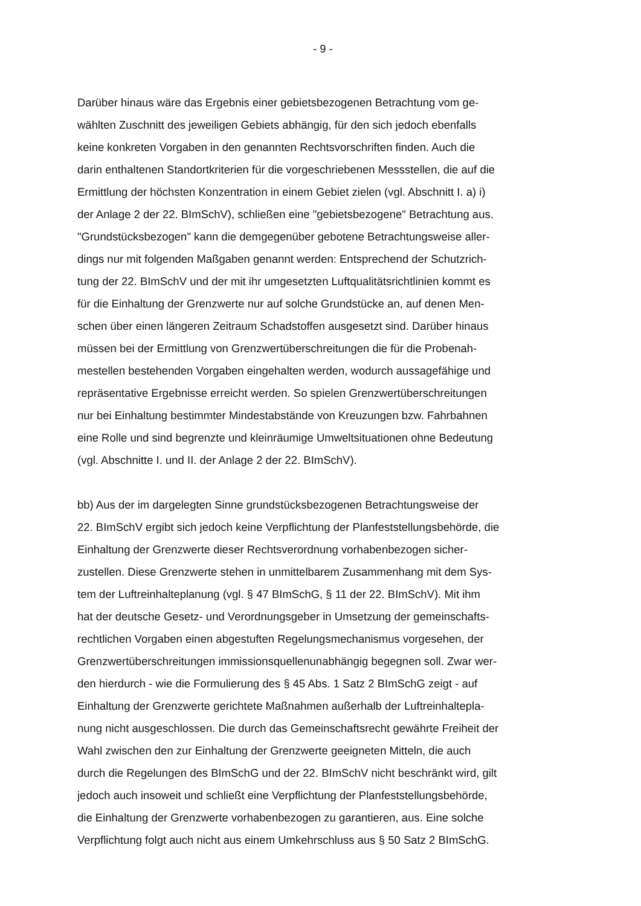- 9 -
Darüber hinaus wäre das Ergebnis einer gebietsbezogenen Betrachtung vom ge-
wählten Zuschnitt des jeweiligen Gebiets abhängig, für den sich jedoch ebenfalls
keine konkreten Vorgaben in den genannten Rechtsvorschriften finden. Auch die
darin enthaltenen Standortkriterien für die vorgeschriebenen Messstellen, die auf die
Ermittlung der höchsten Konzentration in einem Gebiet zielen (vgl. Abschnitt I. a) i)
der Anlage 2 der 22. BImSchV), schließen eine "gebietsbezogene" Betrachtung aus.
"Grundstücksbezogen" kann die demgegenüber gebotene Betrachtungsweise aller-
dings nur mit folgenden Maßgaben genannt werden: Entsprechend der Schutzrich-
tung der 22. BImSchV und der mit ihr umgesetzten Luftqualitätsrichtlinien kommt es
für die Einhaltung der Grenzwerte nur auf solche Grundstücke an, auf denen Men-
schen über einen längeren Zeitraum Schadstoffen ausgesetzt sind. Darüber hinaus
müssen bei der Ermittlung von Grenzwertüberschreitungen die für die Probenah-
mestellen bestehenden Vorgaben eingehalten werden, wodurch aussagefähige und
repräsentative Ergebnisse erreicht werden. So spielen Grenzwertüberschreitungen
nur bei Einhaltung bestimmter Mindestabstände von Kreuzungen bzw. Fahrbahnen
eine Rolle und sind begrenzte und kleinräumige Umweltsituationen ohne Bedeutung
(vgl. Abschnitte I. und II. der Anlage 2 der 22. BImSchV).
bb) Aus der im dargelegten Sinne grundstücksbezogenen Betrachtungsweise der
22. BImSchV ergibt sich jedoch keine Verpflichtung der Planfeststellungsbehörde, die
Einhaltung der Grenzwerte dieser Rechtsverordnung vorhabenbezogen sicher-
zustellen. Diese Grenzwerte stehen in unmittelbarem Zusammenhang mit dem Sys-
tem der Luftreinhalteplanung (vgl. § 47 BImSchG, § 11 der 22. BImSchV). Mit ihm
hat der deutsche Gesetz- und Verordnungsgeber in Umsetzung der gemeinschafts-
rechtlichen Vorgaben einen abgestuften Regelungsmechanismus vorgesehen, der
Grenzwertüberschreitungen immissionsquellenunabhängig begegnen soll. Zwar wer-
den hierdurch - wie die Formulierung des § 45 Abs. 1 Satz 2 BImSchG zeigt - auf
Einhaltung der Grenzwerte gerichtete Maßnahmen außerhalb der Luftreinhaltepla-
nung nicht ausgeschlossen. Die durch das Gemeinschaftsrecht gewährte Freiheit der
Wahl zwischen den zur Einhaltung der Grenzwerte geeigneten Mitteln, die auch
durch die Regelungen des BImSchG und der 22. BImSchV nicht beschränkt wird, gilt
jedoch auch insoweit und schließt eine Verpflichtung der Planfeststellungsbehörde,
die Einhaltung der Grenzwerte vorhabenbezogen zu garantieren, aus. Eine solche
Verpflichtung folgt auch nicht aus einem Umkehrschluss aus § 50 Satz 2 BImSchG.